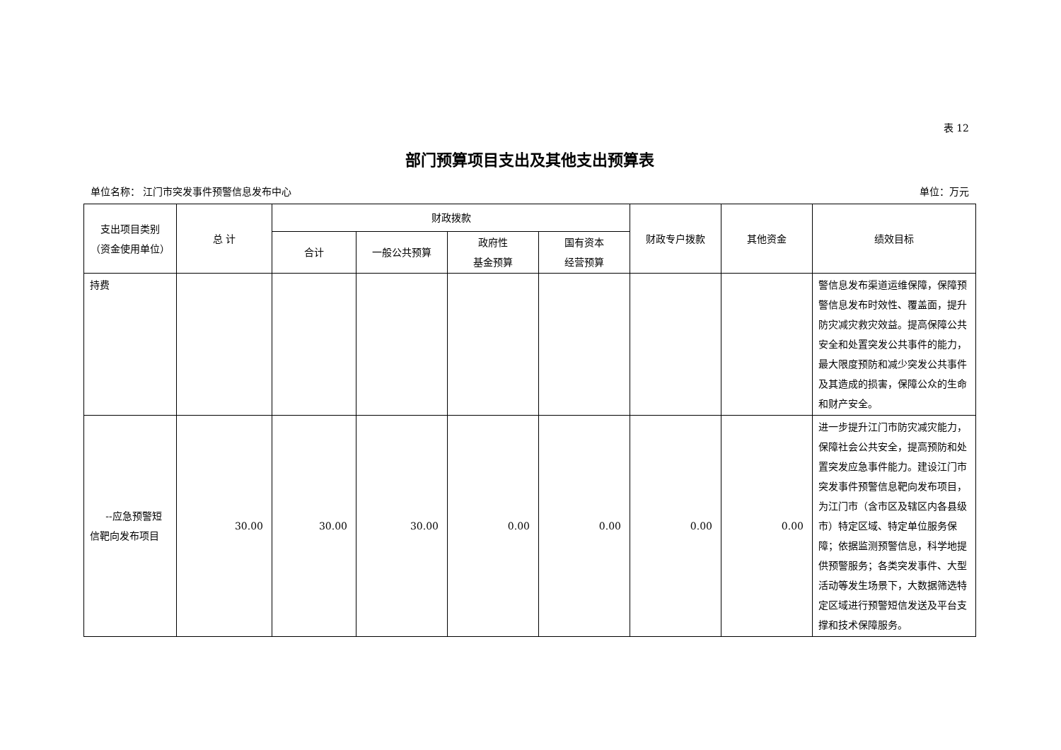表 12
部门预算项目支出及其他支出预算表
单位名称： 江门市突发事件预警信息发布中心 单位：万元
| 支出项目类别 （资金使用单位） | 总 计 | 财政拨款 | | | | 财政专户拨款 | 其他资金 | 绩效目标 |
| --- | --- | --- | --- | --- | --- | --- | --- | --- |
| | | 合计 | 一般公共预算 | 政府性 基金预算 | 国有资本 经营预算 | | | |
| 持费 | | | | | | | | 警信息发布渠道运维保障，保障预警信息发布时效性、覆盖面，提升防灾减灾救灾效益。提高保障公共安全和处置突发公共事件的能力，最大限度预防和减少突发公共事件及其造成的损害，保障公众的生命和财产安全。 |
| --应急预警短信靶向发布项目 | 30.00 | 30.00 | 30.00 | 0.00 | 0.00 | 0.00 | 0.00 | 进一步提升江门市防灾减灾能力，保障社会公共安全，提高预防和处置突发应急事件能力。建设江门市突发事件预警信息靶向发布项目，为江门市（含市区及辖区内各县级市）特定区域、特定单位服务保障；依据监测预警信息，科学地提供预警服务；各类突发事件、大型活动等发生场景下，大数据筛选特定区域进行预警短信发送及平台支撑和技术保障服务。 |